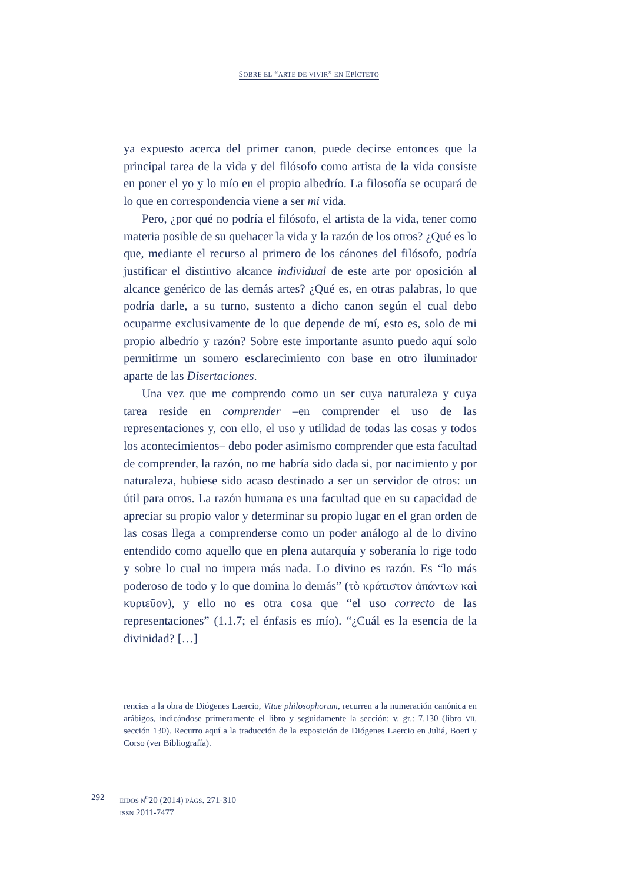SOBRE EL “ARTE DE VIVIR” EN EPÍCTETO
ya expuesto acerca del primer canon, puede decirse entonces que la principal tarea de la vida y del filósofo como artista de la vida consiste en poner el yo y lo mío en el propio albedrío. La filosofía se ocupará de lo que en correspondencia viene a ser mi vida.
Pero, ¿por qué no podría el filósofo, el artista de la vida, tener como materia posible de su quehacer la vida y la razón de los otros? ¿Qué es lo que, mediante el recurso al primero de los cánones del filósofo, podría justificar el distintivo alcance individual de este arte por oposición al alcance genérico de las demás artes? ¿Qué es, en otras palabras, lo que podría darle, a su turno, sustento a dicho canon según el cual debo ocuparme exclusivamente de lo que depende de mí, esto es, solo de mi propio albedrío y razón? Sobre este importante asunto puedo aquí solo permitirme un somero esclarecimiento con base en otro iluminador aparte de las Disertaciones.
Una vez que me comprendo como un ser cuya naturaleza y cuya tarea reside en comprender –en comprender el uso de las representaciones y, con ello, el uso y utilidad de todas las cosas y todos los acontecimientos– debo poder asimismo comprender que esta facultad de comprender, la razón, no me habría sido dada si, por nacimiento y por naturaleza, hubiese sido acaso destinado a ser un servidor de otros: un útil para otros. La razón humana es una facultad que en su capacidad de apreciar su propio valor y determinar su propio lugar en el gran orden de las cosas llega a comprenderse como un poder análogo al de lo divino entendido como aquello que en plena autarquía y soberanía lo rige todo y sobre lo cual no impera más nada. Lo divino es razón. Es “lo más poderoso de todo y lo que domina lo demás” (τὸ κράτιστον ἁπάντων καὶ κυριεῦον), y ello no es otra cosa que “el uso correcto de las representaciones” (1.1.7; el énfasis es mío). “¿Cuál es la esencia de la divinidad? […]
rencias a la obra de Diógenes Laercio, Vitae philosophorum, recurren a la numeración canónica en arábigos, indicándose primeramente el libro y seguidamente la sección; v. gr.: 7.130 (libro VII, sección 130). Recurro aquí a la traducción de la exposición de Diógenes Laercio en Juliá, Boeri y Corso (ver Bibliografía).
292
EIDOS N<sup>o</sup>20 (2014) PÁGS. 271-310
ISSN 2011-7477